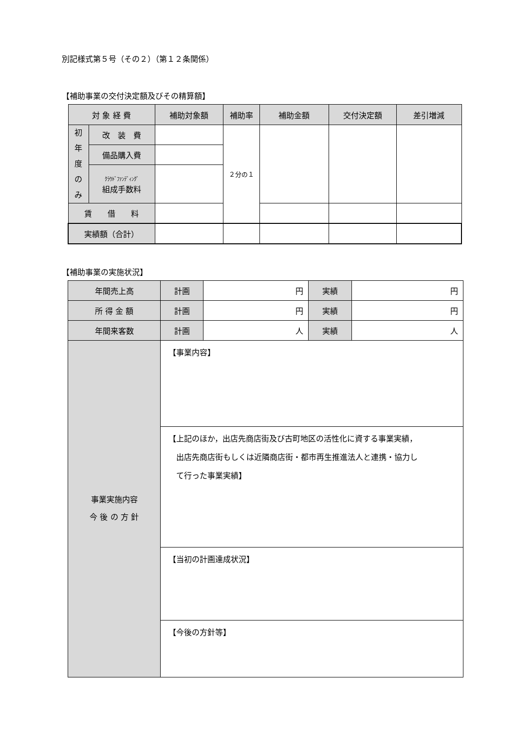別記様式第５号（その２）（第１２条関係）
【補助事業の交付決定額及びその精算額】
| 対 象 経 費 | | 補助対象額 | 補助率 | 補助金額 | 交付決定額 | 差引増減 |
| --- | --- | --- | --- | --- | --- | --- |
| 初 年 度 の み | 改 装 費 | | ２分の１ | | | |
| | 備品購入費 | | | | | |
| | ｸﾗｳﾄﾞﾌｧﾝﾃﾞｨﾝｸﾞ 組成手数料 | | | | | |
| 賃 借 料 | | | | | | |
| 実績額（合計） | | | | | | |
【補助事業の実施状況】
| 年間売上高 | 計画 | 円 | 実績 | 円 |
| 所 得 金 額 | 計画 | 円 | 実績 | 円 |
| 年間来客数 | 計画 | 人 | 実績 | 人 |
| 事業実施内容 今 後 の 方 針 | 【事業内容】 | | | |
| | 【上記のほか，出店先商店街及び古町地区の活性化に資する事業実績， 出店先商店街もしくは近隣商店街・都市再生推進法人と連携・協力し て行った事業実績】 | | | |
| | 【当初の計画達成状況】 | | | |
| | 【今後の方針等】 | | | |